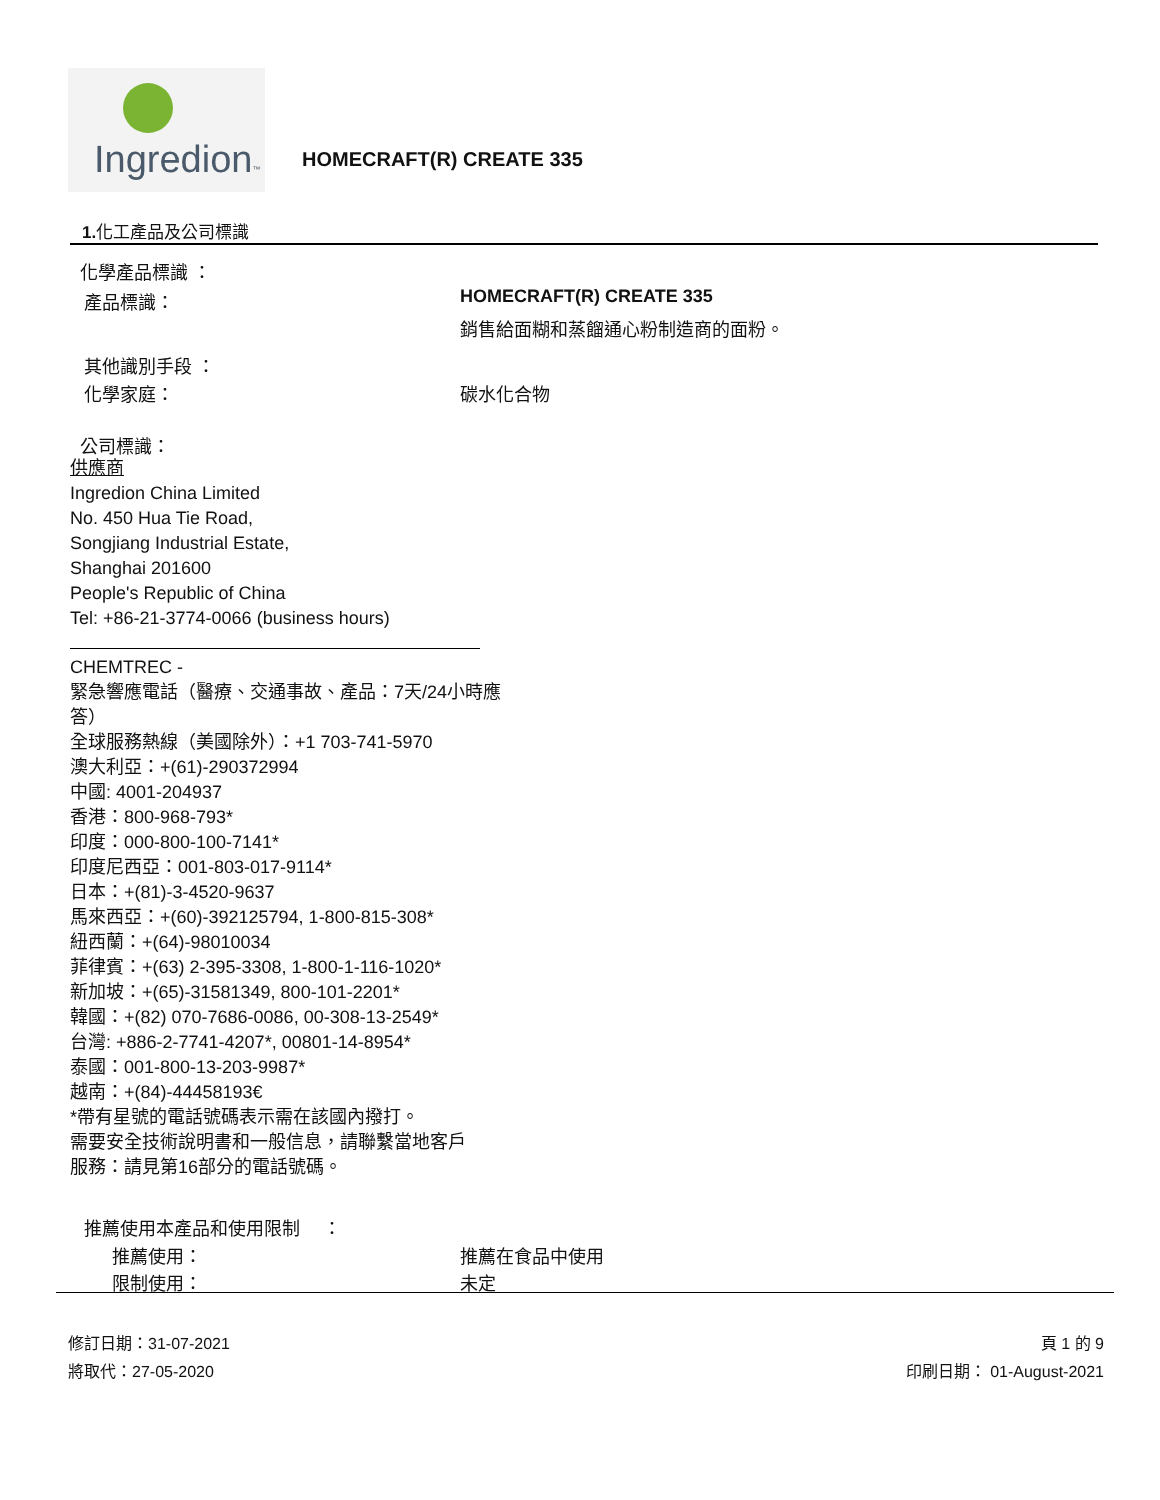Ingredion™
HOMECRAFT(R) CREATE 335
1. 化工產品及公司標識
化學產品標識 ：
產品標識： HOMECRAFT(R) CREATE 335
銷售給面糊和蒸餾通心粉制造商的面粉。
其他識別手段 ：
化學家庭： 碳水化合物
公司標識：
供應商
Ingredion China Limited
No. 450 Hua Tie Road,
Songjiang Industrial Estate,
Shanghai 201600
People's Republic of China
Tel: +86-21-3774-0066 (business hours)
CHEMTREC -
緊急響應電話（醫療、交通事故、產品：7天/24小時應
答）
全球服務熱線（美國除外）：+1 703-741-5970
澳大利亞：+(61)-290372994
中國: 4001-204937
香港：800-968-793*
印度：000-800-100-7141*
印度尼西亞：001-803-017-9114*
日本：+(81)-3-4520-9637
馬來西亞：+(60)-392125794, 1-800-815-308*
紐西蘭：+(64)-98010034
菲律賓：+(63) 2-395-3308, 1-800-1-116-1020*
新加坡：+(65)-31581349, 800-101-2201*
韓國：+(82) 070-7686-0086, 00-308-13-2549*
台灣: +886-2-7741-4207*, 00801-14-8954*
泰國：001-800-13-203-9987*
越南：+(84)-44458193€
*帶有星號的電話號碼表示需在該國內撥打。
需要安全技術說明書和一般信息，請聯繫當地客戶
服務：請見第16部分的電話號碼。
推薦使用本產品和使用限制 　：
推薦使用： 推薦在食品中使用
限制使用： 未定
修訂日期：31-07-2021 頁 1 的 9
將取代：27-05-2020 印刷日期： 01-August-2021